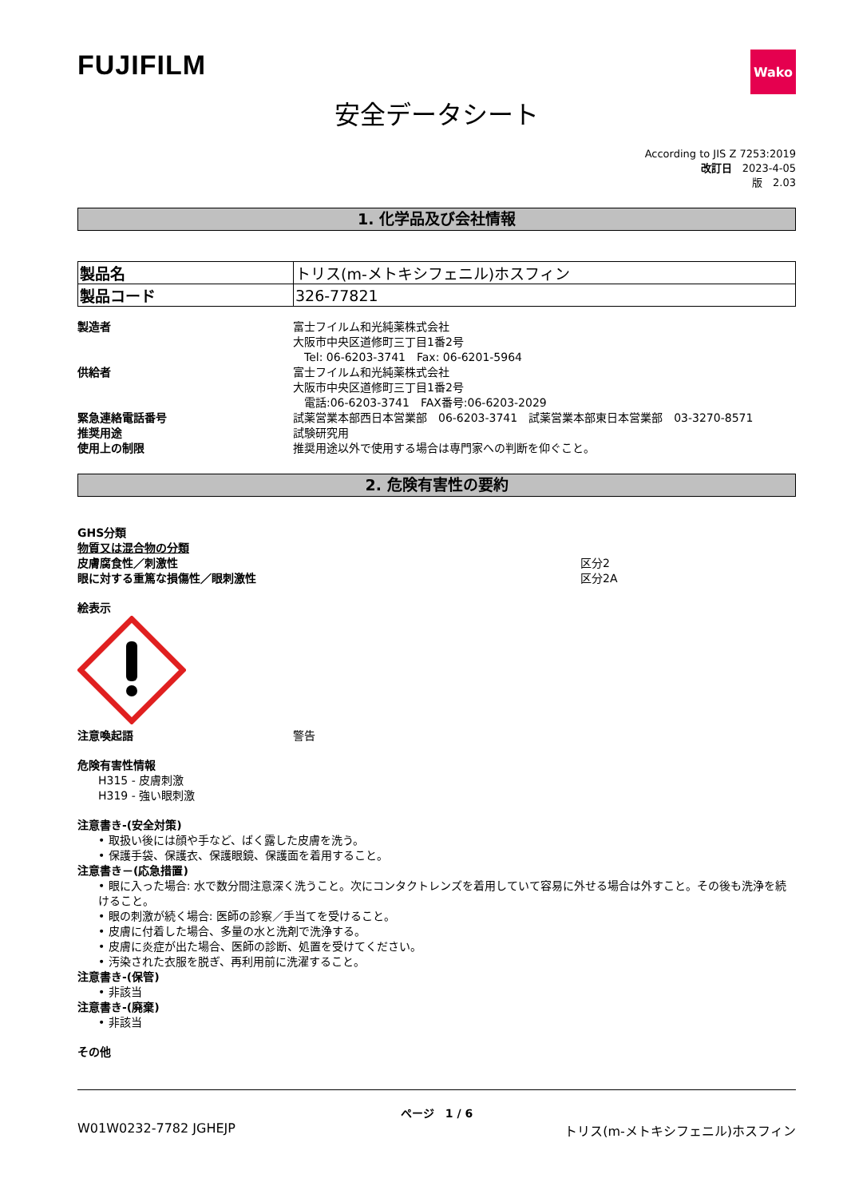FUJIFILM
Wako
安全データシート
According to JIS Z 7253:2019
改訂日　2023-4-05
版　2.03
1. 化学品及び会社情報
| 製品名 | トリス(m-メトキシフェニル)ホスフィン |
| 製品コード | 326-77821 |
製造者 富士フイルム和光純薬株式会社
大阪市中央区道修町三丁目1番2号
　Tel: 06-6203-3741　Fax: 06-6201-5964
供給者 富士フイルム和光純薬株式会社
大阪市中央区道修町三丁目1番2号
　電話:06-6203-3741　FAX番号:06-6203-2029
緊急連絡電話番号 試薬営業本部西日本営業部　06-6203-3741　試薬営業本部東日本営業部　03-3270-8571
推奨用途 試験研究用
使用上の制限 推奨用途以外で使用する場合は専門家への判断を仰ぐこと。
2. 危険有害性の要約
GHS分類
物質又は混合物の分類
皮膚腐食性／刺激性 区分2
眼に対する重篤な損傷性／眼刺激性 区分2A
絵表示
注意喚起語 警告
危険有害性情報
H315 - 皮膚刺激
H319 - 強い眼刺激
注意書き-(安全対策)
• 取扱い後には顔や手など、ばく露した皮膚を洗う。
• 保護手袋、保護衣、保護眼鏡、保護面を着用すること。
注意書き－(応急措置)
• 眼に入った場合: 水で数分間注意深く洗うこと。次にコンタクトレンズを着用していて容易に外せる場合は外すこと。その後も洗浄を続けること。
• 眼の刺激が続く場合: 医師の診察／手当てを受けること。
• 皮膚に付着した場合、多量の水と洗剤で洗浄する。
• 皮膚に炎症が出た場合、医師の診断、処置を受けてください。
• 汚染された衣服を脱ぎ、再利用前に洗濯すること。
注意書き-(保管)
• 非該当
注意書き-(廃棄)
• 非該当
その他
ページ　1 / 6
W01W0232-7782 JGHEJP トリス(m-メトキシフェニル)ホスフィン